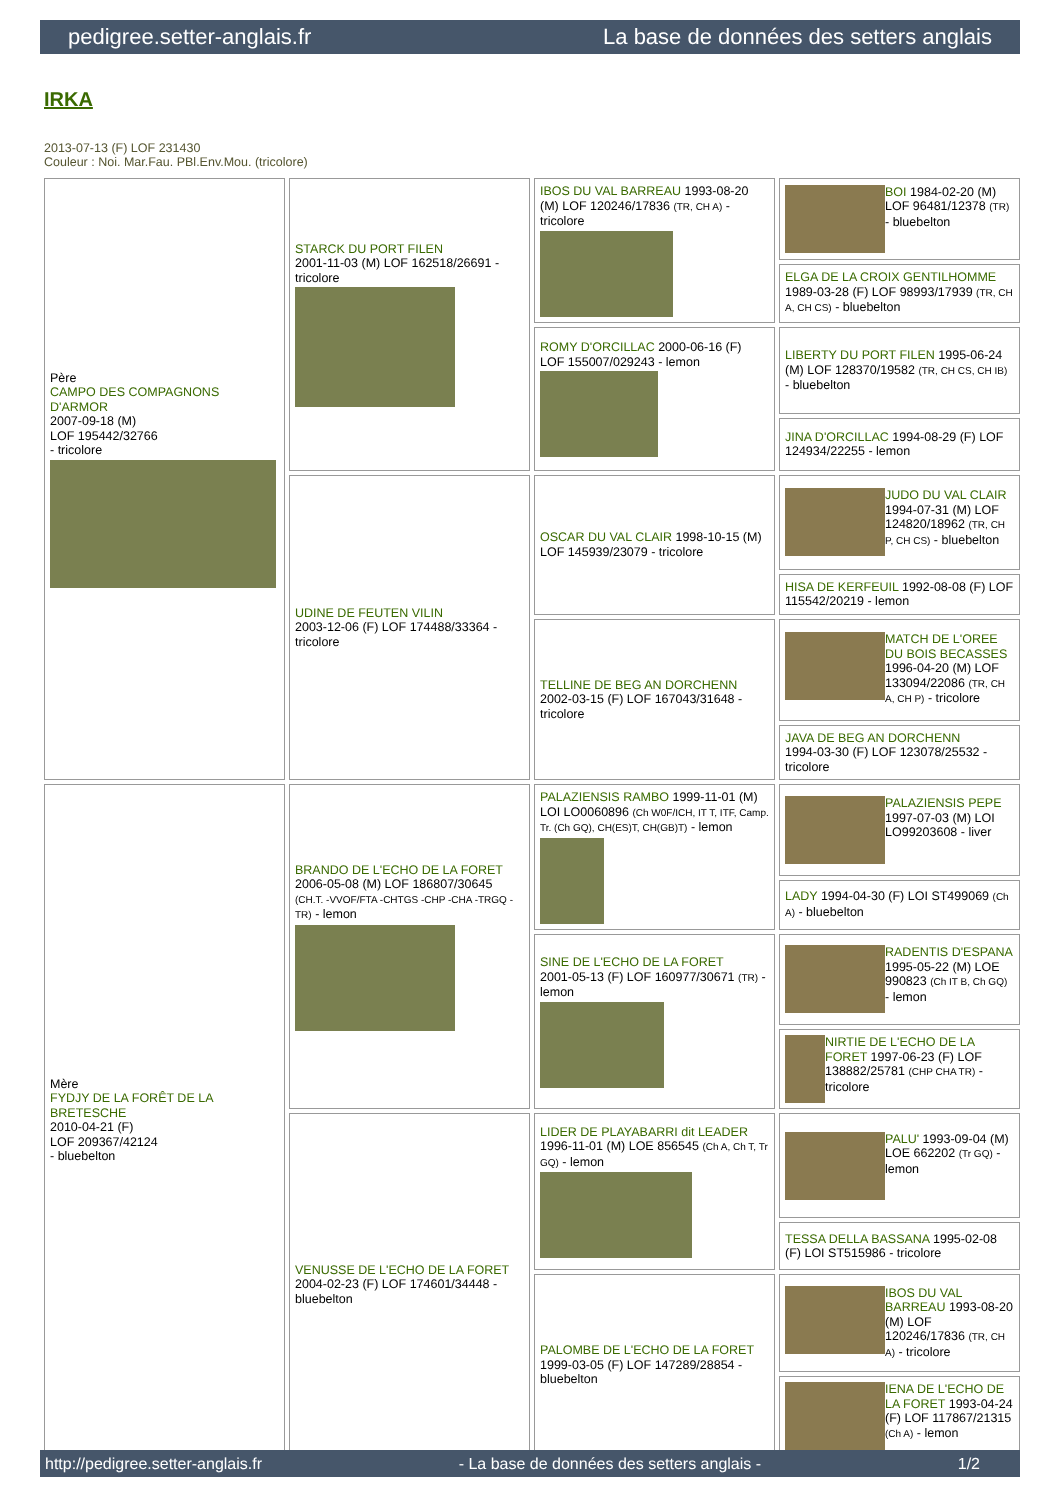pedigree.setter-anglais.fr La base de données des setters anglais
IRKA
2013-07-13 (F) LOF 231430
Couleur : Noi. Mar.Fau. PBl.Env.Mou. (tricolore)
| Père CAMPO DES COMPAGNONS D'ARMOR 2007-09-18 (M) LOF 195442/32766 - tricolore | STARCK DU PORT FILEN 2001-11-03 (M) LOF 162518/26691 - tricolore | IBOS DU VAL BARREAU 1993-08-20 (M) LOF 120246/17836 (TR, CH A) - tricolore | BOI 1984-02-20 (M) LOF 96481/12378 (TR) - bluebelton |
| | | | ELGA DE LA CROIX GENTILHOMME 1989-03-28 (F) LOF 98993/17939 (TR, CH A, CH CS) - bluebelton |
| | | ROMY D'ORCILLAC 2000-06-16 (F) LOF 155007/029243 - lemon | LIBERTY DU PORT FILEN 1995-06-24 (M) LOF 128370/19582 (TR, CH CS, CH IB) - bluebelton |
| | | | JINA D'ORCILLAC 1994-08-29 (F) LOF 124934/22255 - lemon |
| | UDINE DE FEUTEN VILIN 2003-12-06 (F) LOF 174488/33364 - tricolore | OSCAR DU VAL CLAIR 1998-10-15 (M) LOF 145939/23079 - tricolore | JUDO DU VAL CLAIR 1994-07-31 (M) LOF 124820/18962 (TR, CH P, CH CS) - bluebelton |
| | | | HISA DE KERFEUIL 1992-08-08 (F) LOF 115542/20219 - lemon |
| | | TELLINE DE BEG AN DORCHENN 2002-03-15 (F) LOF 167043/31648 - tricolore | MATCH DE L'OREE DU BOIS BECASSES 1996-04-20 (M) LOF 133094/22086 (TR, CH A, CH P) - tricolore |
| | | | JAVA DE BEG AN DORCHENN 1994-03-30 (F) LOF 123078/25532 - tricolore |
| Mère FYDJY DE LA FORÊT DE LA BRETESCHE 2010-04-21 (F) LOF 209367/42124 - bluebelton | BRANDO DE L'ECHO DE LA FORET 2006-05-08 (M) LOF 186807/30645 (CH.T. -VVOF/FTA -CHTGS -CHP -CHA -TRGQ -TR) - lemon | PALAZIENSIS RAMBO 1999-11-01 (M) LOI LO0060896 (Ch W0F/ICH, IT T, ITF, Camp. Tr. (Ch GQ), CH(ES)T, CH(GB)T) - lemon | PALAZIENSIS PEPE 1997-07-03 (M) LOI LO99203608 - liver |
| | | | LADY 1994-04-30 (F) LOI ST499069 (Ch A) - bluebelton |
| | | SINE DE L'ECHO DE LA FORET 2001-05-13 (F) LOF 160977/30671 (TR) - lemon | RADENTIS D'ESPANA 1995-05-22 (M) LOE 990823 (Ch IT B, Ch GQ) - lemon |
| | | | NIRTIE DE L'ECHO DE LA FORET 1997-06-23 (F) LOF 138882/25781 (CHP CHA TR) - tricolore |
| | VENUSSE DE L'ECHO DE LA FORET 2004-02-23 (F) LOF 174601/34448 - bluebelton | LIDER DE PLAYABARRI dit LEADER 1996-11-01 (M) LOE 856545 (Ch A, Ch T, Tr GQ) - lemon | PALU' 1993-09-04 (M) LOE 662202 (Tr GQ) - lemon |
| | | | TESSA DELLA BASSANA 1995-02-08 (F) LOI ST515986 - tricolore |
| | | PALOMBE DE L'ECHO DE LA FORET 1999-03-05 (F) LOF 147289/28854 - bluebelton | IBOS DU VAL BARREAU 1993-08-20 (M) LOF 120246/17836 (TR, CH A) - tricolore |
| | | | IENA DE L'ECHO DE LA FORET 1993-04-24 (F) LOF 117867/21315 (Ch A) - lemon |
http://pedigree.setter-anglais.fr - La base de données des setters anglais - 1/2